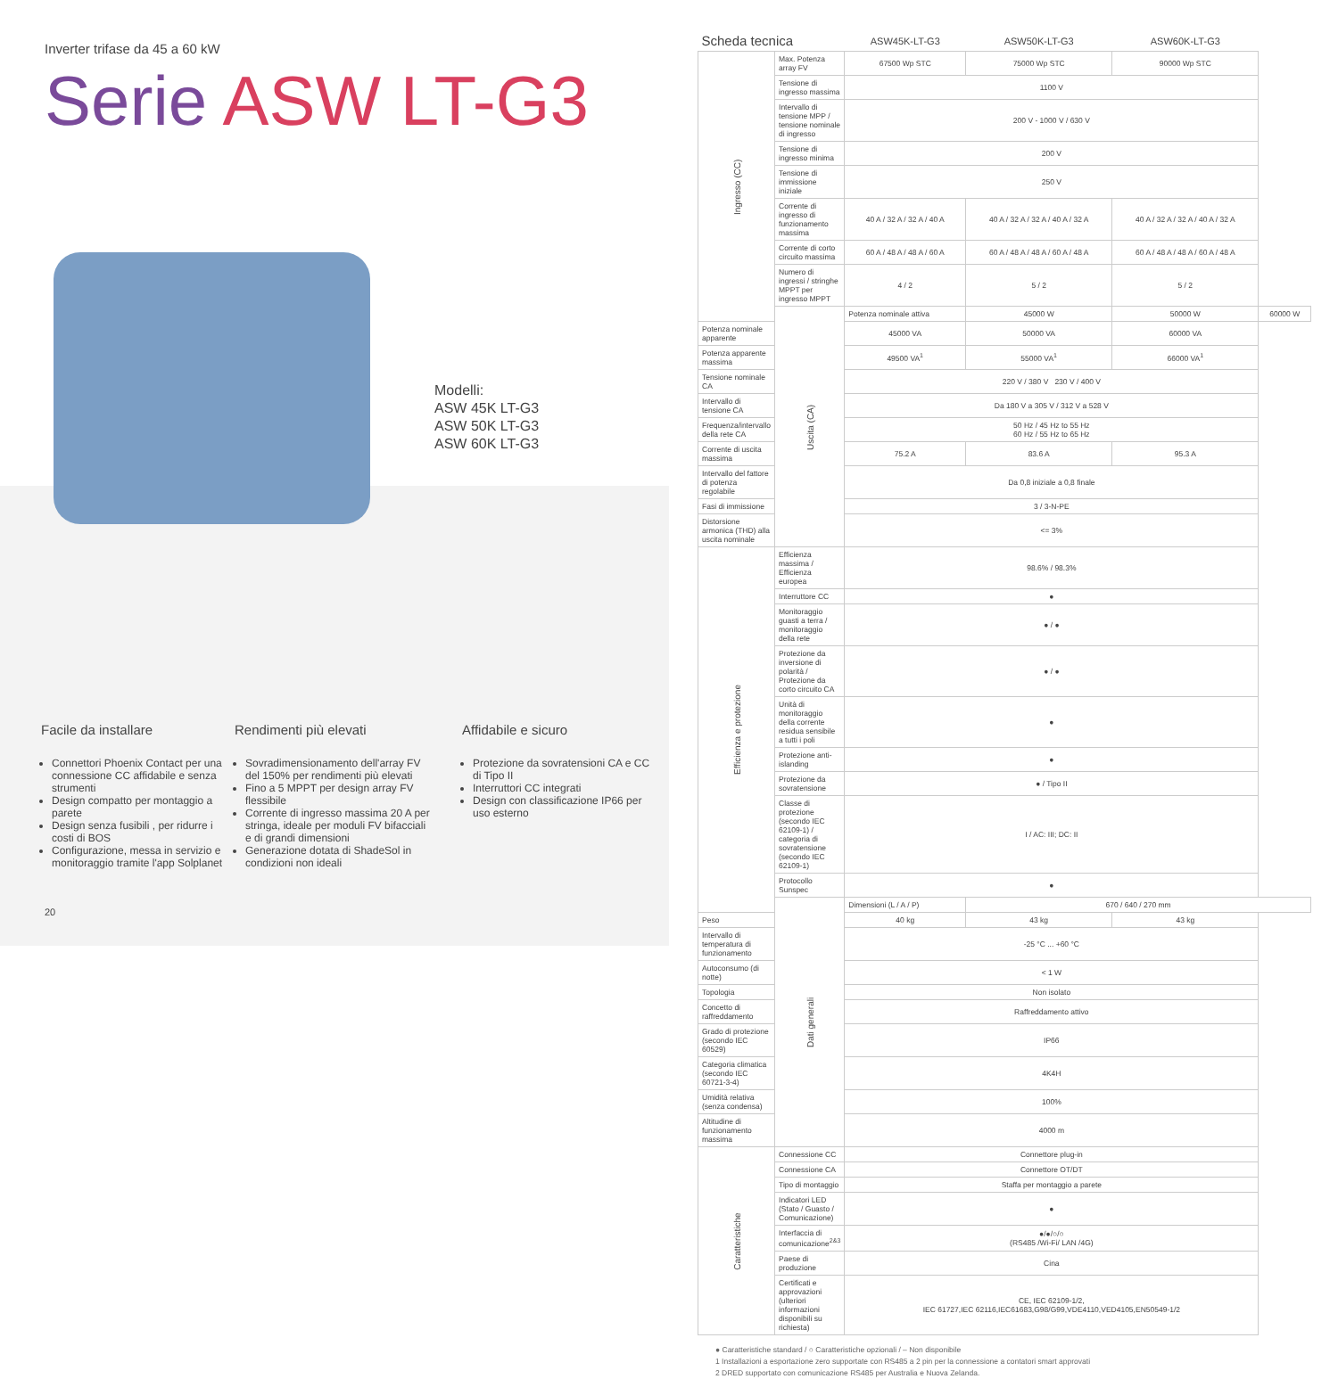Inverter trifase da 45 a 60 kW
Serie ASW LT-G3
Modelli:
ASW 45K LT-G3
ASW 50K LT-G3
ASW 60K LT-G3
Facile da installare
Connettori Phoenix Contact per una connessione CC affidabile e senza strumenti
Design compatto per montaggio a parete
Design senza fusibili , per ridurre i costi di BOS
Configurazione, messa in servizio e monitoraggio tramite l'app Solplanet
Rendimenti più elevati
Sovradimensionamento dell'array FV del 150% per rendimenti più elevati
Fino a 5 MPPT per design array FV flessibile
Corrente di ingresso massima 20 A per stringa, ideale per moduli FV bifacciali e di grandi dimensioni
Generazione dotata di ShadeSol in condizioni non ideali
Affidabile e sicuro
Protezione da sovratensioni CA e CC di Tipo II
Interruttori CC integrati
Design con classificazione IP66 per uso esterno
20
| Scheda tecnica | | ASW45K-LT-G3 | ASW50K-LT-G3 | ASW60K-LT-G3 | |
| --- | --- | --- | --- | --- | --- |
| Ingresso (CC) | Max. Potenza array FV | 67500 Wp STC | 75000 Wp STC | 90000 Wp STC | |
| | Tensione di ingresso massima | 1100 V | | | |
| | Intervallo di tensione MPP / tensione nominale di ingresso | 200 V - 1000 V / 630 V | | | |
| | Tensione di ingresso minima | 200 V | | | |
| | Tensione di immissione iniziale | 250 V | | | |
| | Corrente di ingresso di funzionamento massima | 40 A / 32 A / 32 A / 40 A | 40 A / 32 A / 32 A / 40 A / 32 A | 40 A / 32 A / 32 A / 40 A / 32 A | |
| | Corrente di corto circuito massima | 60 A / 48 A / 48 A / 60 A | 60 A / 48 A / 48 A / 60 A / 48 A | 60 A / 48 A / 48 A / 60 A / 48 A | |
| | Numero di ingressi / stringhe MPPT per ingresso MPPT | 4 / 2 | 5 / 2 | 5 / 2 | |
| | Uscita (CA) | Potenza nominale attiva | 45000 W | 50000 W | 60000 W |
| Potenza nominale apparente | | 45000 VA | 50000 VA | 60000 VA | |
| Potenza apparente massima | | 49500 VA<sup>1</sup> | 55000 VA<sup>1</sup> | 66000 VA<sup>1</sup> | |
| Tensione nominale CA | | 220 V / 380 V 230 V / 400 V | | | |
| Intervallo di tensione CA | | Da 180 V a 305 V / 312 V a 528 V | | | |
| Frequenza/intervallo della rete CA | | 50 Hz / 45 Hz to 55 Hz 60 Hz / 55 Hz to 65 Hz | | | |
| Corrente di uscita massima | | 75.2 A | 83.6 A | 95.3 A | |
| Intervallo del fattore di potenza regolabile | | Da 0,8 iniziale a 0,8 finale | | | |
| Fasi di immissione | | 3 / 3-N-PE | | | |
| Distorsione armonica (THD) alla uscita nominale | | <= 3% | | | |
| Efficienza e protezione | Efficienza massima / Efficienza europea | 98.6% / 98.3% | | | |
| | Interruttore CC | ● | | | |
| | Monitoraggio guasti a terra / monitoraggio della rete | ● / ● | | | |
| | Protezione da inversione di polarità / Protezione da corto circuito CA | ● / ● | | | |
| | Unità di monitoraggio della corrente residua sensibile a tutti i poli | ● | | | |
| | Protezione anti-islanding | ● | | | |
| | Protezione da sovratensione | ● / Tipo II | | | |
| | Classe di protezione (secondo IEC 62109-1) / categoria di sovratensione (secondo IEC 62109-1) | I / AC: III; DC: II | | | |
| | Protocollo Sunspec | ● | | | |
| | Dati generali | Dimensioni (L / A / P) | 670 / 640 / 270 mm | | |
| Peso | | 40 kg | 43 kg | 43 kg | |
| Intervallo di temperatura di funzionamento | | -25 °C ... +60 °C | | | |
| Autoconsumo (di notte) | | < 1 W | | | |
| Topologia | | Non isolato | | | |
| Concetto di raffreddamento | | Raffreddamento attivo | | | |
| Grado di protezione (secondo IEC 60529) | | IP66 | | | |
| Categoria climatica (secondo IEC 60721-3-4) | | 4K4H | | | |
| Umidità relativa (senza condensa) | | 100% | | | |
| Altitudine di funzionamento massima | | 4000 m | | | |
| Caratteristiche | Connessione CC | Connettore plug-in | | | |
| | Connessione CA | Connettore OT/DT | | | |
| | Tipo di montaggio | Staffa per montaggio a parete | | | |
| | Indicatori LED (Stato / Guasto / Comunicazione) | ● | | | |
| | Interfaccia di comunicazione<sup>2&3</sup> | ●/●/○/○ (RS485 /Wi-Fi/ LAN /4G) | | | |
| | Paese di produzione | Cina | | | |
| | Certificati e approvazioni (ulteriori informazioni disponibili su richiesta) | CE, IEC 62109-1/2, IEC 61727,IEC 62116,IEC61683,G98/G99,VDE4110,VED4105,EN50549-1/2 | | | |
● Caratteristiche standard / ○ Caratteristiche opzionali / – Non disponibile
1 Installazioni a esportazione zero supportate con RS485 a 2 pin per la connessione a contatori smart approvati
2 DRED supportato con comunicazione RS485 per Australia e Nuova Zelanda.